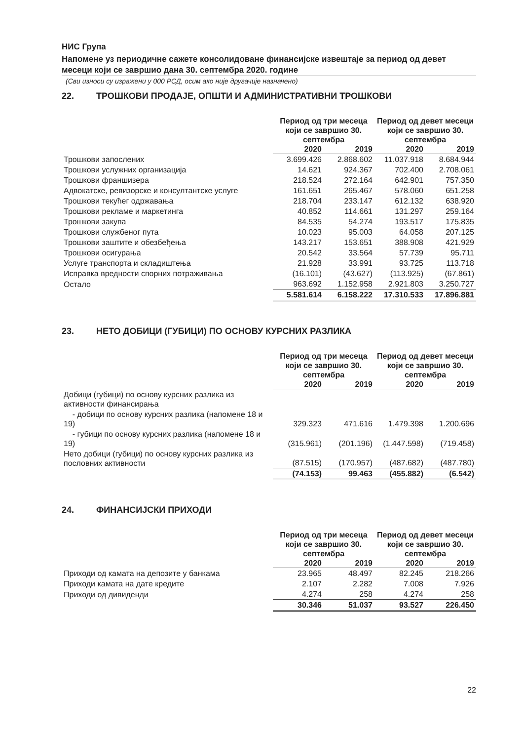НИС Група
Напомене уз периодичне сажете консолидоване финансијске извештаје за период од девет месеци који се завршио дана 30. септембра 2020. године
(Сви износи су изражени у 000 РСД, осим ако није другачије назначено)
22. ТРОШКОВИ ПРОДАЈЕ, ОПШТИ И АДМИНИСТРАТИВНИ ТРОШКОВИ
| | Период од три месеца који се завршио 30. септембра | | Период од девет месеци који се завршио 30. септембра | |
| --- | --- | --- | --- | --- |
| | 2020 | 2019 | 2020 | 2019 |
| Трошкови запослених | 3.699.426 | 2.868.602 | 11.037.918 | 8.684.944 |
| Трошкови услужних организација | 14.621 | 924.367 | 702.400 | 2.708.061 |
| Трошкови франшизера | 218.524 | 272.164 | 642.901 | 757.350 |
| Адвокатске, ревизорске и консултантске услуге | 161.651 | 265.467 | 578.060 | 651.258 |
| Трошкови текућег одржавања | 218.704 | 233.147 | 612.132 | 638.920 |
| Трошкови рекламе и маркетинга | 40.852 | 114.661 | 131.297 | 259.164 |
| Трошкови закупа | 84.535 | 54.274 | 193.517 | 175.835 |
| Трошкови службеног пута | 10.023 | 95.003 | 64.058 | 207.125 |
| Трошкови заштите и обезбеђења | 143.217 | 153.651 | 388.908 | 421.929 |
| Трошкови осигурања | 20.542 | 33.564 | 57.739 | 95.711 |
| Услуге транспорта и складиштења | 21.928 | 33.991 | 93.725 | 113.718 |
| Исправка вредности спорних потраживања | (16.101) | (43.627) | (113.925) | (67.861) |
| Остало | 963.692 | 1.152.958 | 2.921.803 | 3.250.727 |
| | 5.581.614 | 6.158.222 | 17.310.533 | 17.896.881 |
23. НЕТО ДОБИЦИ (ГУБИЦИ) ПО ОСНОВУ КУРСНИХ РАЗЛИКА
| | Период од три месеца који се завршио 30. септембра | | Период од девет месеци који се завршио 30. септембра | |
| --- | --- | --- | --- | --- |
| | 2020 | 2019 | 2020 | 2019 |
| Добици (губици) по основу курсних разлика из активности финансирања | | | | |
| - добици по основу курсних разлика (напомене 18 и 19) | 329.323 | 471.616 | 1.479.398 | 1.200.696 |
| - губици по основу курсних разлика (напомене 18 и 19) | (315.961) | (201.196) | (1.447.598) | (719.458) |
| Нето добици (губици) по основу курсних разлика из пословних активности | (87.515) | (170.957) | (487.682) | (487.780) |
| | (74.153) | 99.463 | (455.882) | (6.542) |
24. ФИНАНСИЈСКИ ПРИХОДИ
| | Период од три месеца који се завршио 30. септембра | | Период од девет месеци који се завршио 30. септембра | |
| --- | --- | --- | --- | --- |
| | 2020 | 2019 | 2020 | 2019 |
| Приходи од камата на депозите у банкама | 23.965 | 48.497 | 82.245 | 218.266 |
| Приходи камата на дате кредите | 2.107 | 2.282 | 7.008 | 7.926 |
| Приходи од дивиденди | 4.274 | 258 | 4.274 | 258 |
| | 30.346 | 51.037 | 93.527 | 226.450 |
22